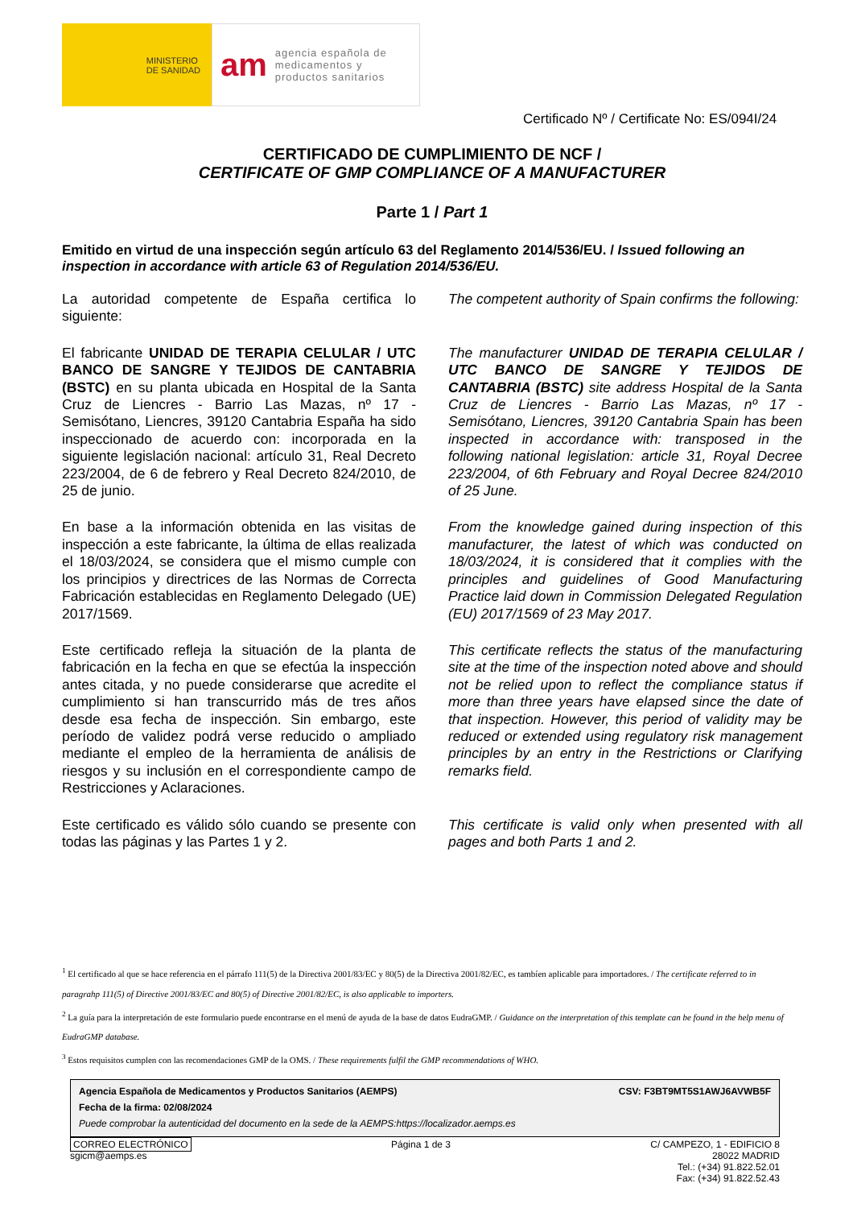MINISTERIO
DE SANIDAD
am agencia española de
medicamentos y
productos sanitarios
Certificado Nº / Certificate No: ES/094I/24
CERTIFICADO DE CUMPLIMIENTO DE NCF /
CERTIFICATE OF GMP COMPLIANCE OF A MANUFACTURER
Parte 1 / Part 1
Emitido en virtud de una inspección según artículo 63 del Reglamento 2014/536/EU. / Issued following an inspection in accordance with article 63 of Regulation 2014/536/EU.
La autoridad competente de España certifica lo siguiente:
The competent authority of Spain confirms the following:
El fabricante UNIDAD DE TERAPIA CELULAR / UTC BANCO DE SANGRE Y TEJIDOS DE CANTABRIA (BSTC) en su planta ubicada en Hospital de la Santa Cruz de Liencres - Barrio Las Mazas, nº 17 - Semisótano, Liencres, 39120 Cantabria España ha sido inspeccionado de acuerdo con: incorporada en la siguiente legislación nacional: artículo 31, Real Decreto 223/2004, de 6 de febrero y Real Decreto 824/2010, de 25 de junio.
The manufacturer UNIDAD DE TERAPIA CELULAR / UTC BANCO DE SANGRE Y TEJIDOS DE CANTABRIA (BSTC) site address Hospital de la Santa Cruz de Liencres - Barrio Las Mazas, nº 17 - Semisótano, Liencres, 39120 Cantabria Spain has been inspected in accordance with: transposed in the following national legislation: article 31, Royal Decree 223/2004, of 6th February and Royal Decree 824/2010 of 25 June.
En base a la información obtenida en las visitas de inspección a este fabricante, la última de ellas realizada el 18/03/2024, se considera que el mismo cumple con los principios y directrices de las Normas de Correcta Fabricación establecidas en Reglamento Delegado (UE) 2017/1569.
From the knowledge gained during inspection of this manufacturer, the latest of which was conducted on 18/03/2024, it is considered that it complies with the principles and guidelines of Good Manufacturing Practice laid down in Commission Delegated Regulation (EU) 2017/1569 of 23 May 2017.
Este certificado refleja la situación de la planta de fabricación en la fecha en que se efectúa la inspección antes citada, y no puede considerarse que acredite el cumplimiento si han transcurrido más de tres años desde esa fecha de inspección. Sin embargo, este período de validez podrá verse reducido o ampliado mediante el empleo de la herramienta de análisis de riesgos y su inclusión en el correspondiente campo de Restricciones y Aclaraciones.
This certificate reflects the status of the manufacturing site at the time of the inspection noted above and should not be relied upon to reflect the compliance status if more than three years have elapsed since the date of that inspection. However, this period of validity may be reduced or extended using regulatory risk management principles by an entry in the Restrictions or Clarifying remarks field.
Este certificado es válido sólo cuando se presente con todas las páginas y las Partes 1 y 2.
This certificate is valid only when presented with all pages and both Parts 1 and 2.
<sup>1</sup> El certificado al que se hace referencia en el párrafo 111(5) de la Directiva 2001/83/EC y 80(5) de la Directiva 2001/82/EC, es tambíen aplicable para importadores. / The certificate referred to in paragrahp 111(5) of Directive 2001/83/EC and 80(5) of Directive 2001/82/EC, is also applicable to importers.
<sup>2</sup> La guía para la interpretación de este formulario puede encontrarse en el menú de ayuda de la base de datos EudraGMP. / Guidance on the interpretation of this template can be found in the help menu of EudraGMP database.
<sup>3</sup> Estos requisitos cumplen con las recomendaciones GMP de la OMS. / These requirements fulfil the GMP recommendations of WHO.
Agencia Española de Medicamentos y Productos Sanitarios (AEMPS) CSV: F3BT9MT5S1AWJ6AVWB5F
Fecha de la firma: 02/08/2024
Puede comprobar la autenticidad del documento en la sede de la AEMPS:https://localizador.aemps.es
CORREO ELECTRÓNICO
sgicm@aemps.es
Página 1 de 3 C/ CAMPEZO, 1 - EDIFICIO 8
28022 MADRID
Tel.: (+34) 91.822.52.01
Fax: (+34) 91.822.52.43